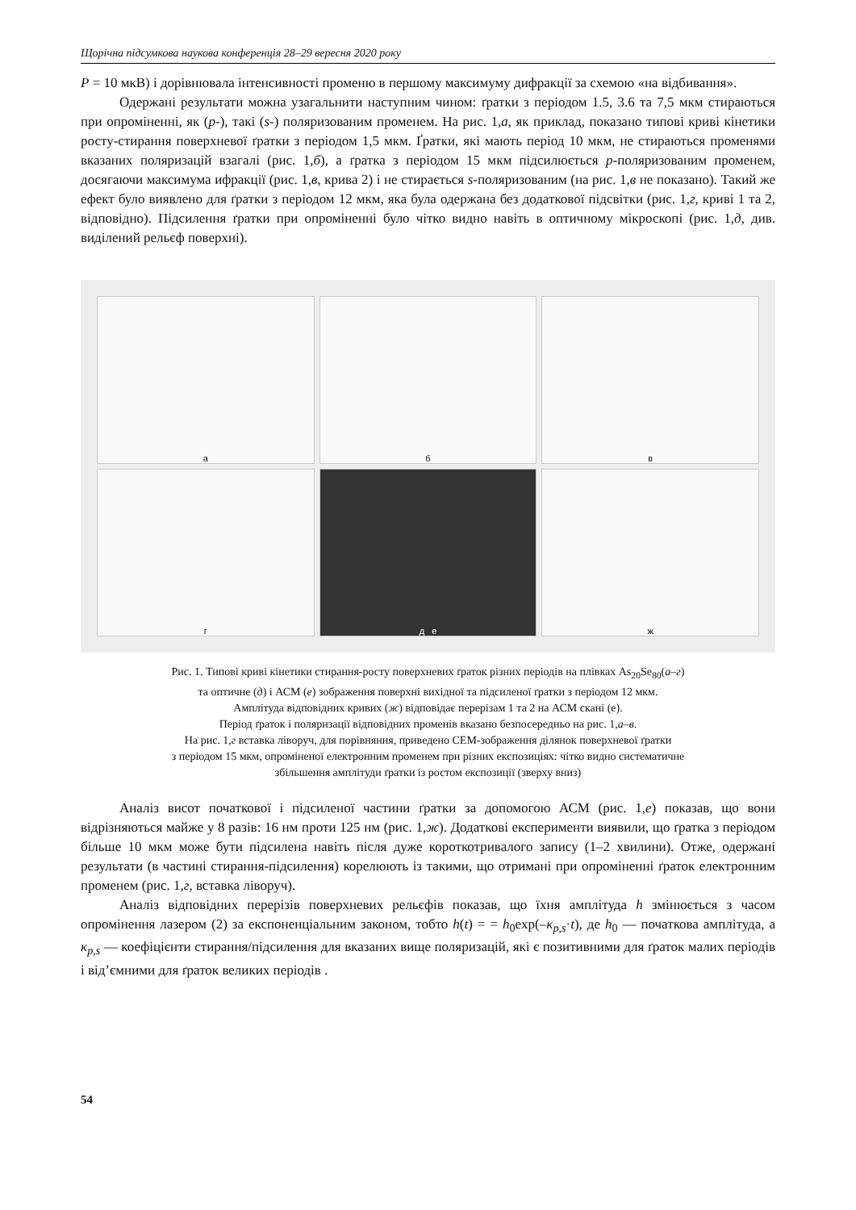Щорічна підсумкова наукова конференція 28–29 вересня 2020 року
P = 10 мкВ) і дорівнювала інтенсивності променю в першому максимуму дифракції за схемою «на відбивання».
Одержані результати можна узагальнити наступним чином: ґратки з періодом 1.5, 3.6 та 7,5 мкм стираються при опроміненні, як (p-), такі (s-) поляризованим променем. На рис. 1,а, як приклад, показано типові криві кінетики росту-стирання поверхневої ґратки з періодом 1,5 мкм. Ґратки, які мають період 10 мкм, не стираються променями вказаних поляризацій взагалі (рис. 1,б), а ґратка з періодом 15 мкм підсилюється p-поляризованим променем, досягаючи максимума ифракції (рис. 1,в, крива 2) і не стирається s-поляризованим (на рис. 1,в не показано). Такий же ефект було виявлено для ґратки з періодом 12 мкм, яка була одержана без додаткової підсвітки (рис. 1,г, криві 1 та 2, відповідно). Підсилення ґратки при опроміненні було чітко видно навіть в оптичному мікроскопі (рис. 1,д, див. виділений рельєф поверхні).
а
б
в
г
д е
ж
Рис. 1. Типові криві кінетики стирання-росту поверхневих ґраток різних періодів на плівках As<sub>20</sub>Se<sub>80</sub>(а–г)
та оптичне (д) і АСМ (е) зображення поверхні вихідної та підсиленої ґратки з періодом 12 мкм.
Амплітуда відповідних кривих (ж) відповідає перерізам 1 та 2 на АСМ скані (е).
Період ґраток і поляризації відповідних променів вказано безпосередньо на рис. 1,а–в.
На рис. 1,г вставка ліворуч, для порівняння, приведено СЕМ-зображення ділянок поверхневої ґратки
з періодом 15 мкм, опроміненої електронним променем при різних експозиціях: чітко видно систематичне
збільшення амплітуди ґратки із ростом експозиції (зверху вниз)
Аналіз висот початкової і підсиленої частини ґратки за допомогою АСМ (рис. 1,е) показав, що вони відрізняються майже у 8 разів: 16 нм проти 125 нм (рис. 1,ж). Додаткові експерименти виявили, що ґратка з періодом більше 10 мкм може бути підсилена навіть після дуже короткотривалого запису (1–2 хвилини). Отже, одержані результати (в частині стирання-підсилення) корелюють із такими, що отримані при опроміненні ґраток електронним променем (рис. 1,г, вставка ліворуч).
Аналіз відповідних перерізів поверхневих рельєфів показав, що їхня амплітуда h змінюється з часом опромінення лазером (2) за експоненціальним законом, тобто h(t) = = h<sub>0</sub>exp(–κ<sub>p,s</sub>·t), де h<sub>0</sub> — початкова амплітуда, а κ<sub>p,s</sub> — коефіцієнти стирання/підсилення для вказаних вище поляризацій, які є позитивними для ґраток малих періодів і від’ємними для ґраток великих періодів .
54